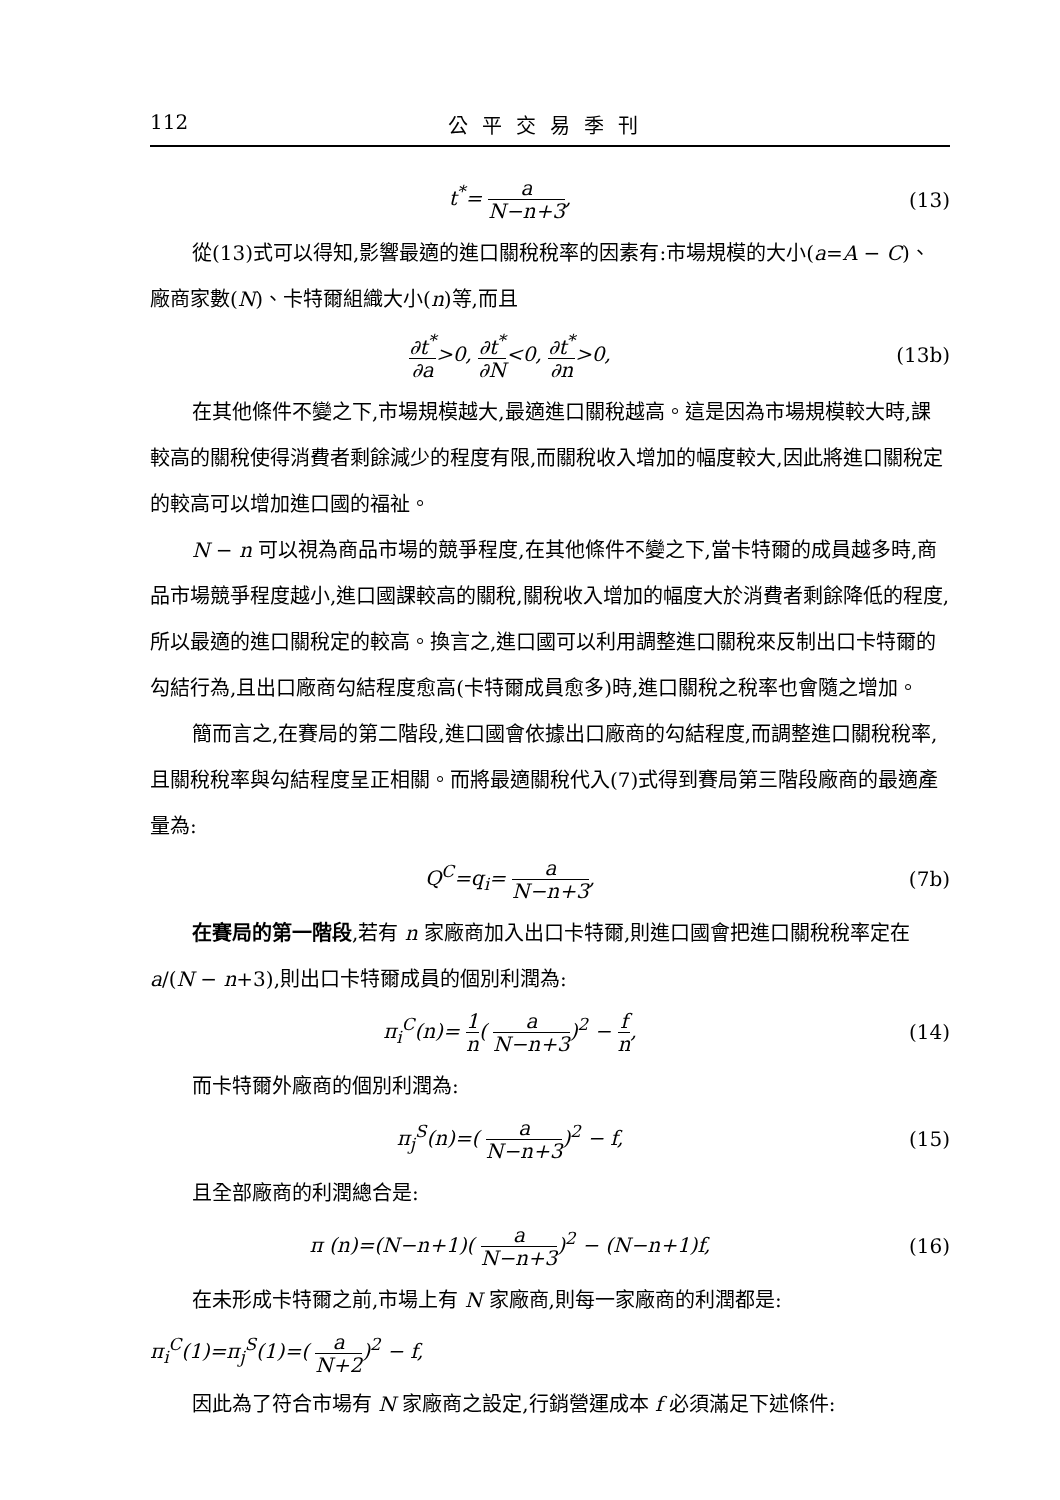112 公平交易季刊
t<sup>*</sup>= a N−n+3, (13)
從(13)式可以得知,影響最適的進口關稅稅率的因素有:市場規模的大小(a=A − C)、
廠商家數(N)、卡特爾組織大小(n)等,而且
∂t<sup>*</sup> ∂a>0, ∂t<sup>*</sup> ∂N<0, ∂t<sup>*</sup> ∂n>0, (13b)
在其他條件不變之下,市場規模越大,最適進口關稅越高。這是因為市場規模較大時,課較高的關稅使得消費者剩餘減少的程度有限,而關稅收入增加的幅度較大,因此將進口關稅定的較高可以增加進口國的福祉。
N − n 可以視為商品市場的競爭程度,在其他條件不變之下,當卡特爾的成員越多時,商品市場競爭程度越小,進口國課較高的關稅,關稅收入增加的幅度大於消費者剩餘降低的程度,所以最適的進口關稅定的較高。換言之,進口國可以利用調整進口關稅來反制出口卡特爾的勾結行為,且出口廠商勾結程度愈高(卡特爾成員愈多)時,進口關稅之稅率也會隨之增加。
簡而言之,在賽局的第二階段,進口國會依據出口廠商的勾結程度,而調整進口關稅稅率,且關稅稅率與勾結程度呈正相關。而將最適關稅代入(7)式得到賽局第三階段廠商的最適產量為:
Q<sup>C</sup>=q<sub>i</sub>= a N−n+3, (7b)
在賽局的第一階段,若有 n 家廠商加入出口卡特爾,則進口國會把進口關稅稅率定在a/(N − n+3),則出口卡特爾成員的個別利潤為:
π<sub>i</sub><sup>C</sup>(n)= 1 n( a N−n+3)<sup>2</sup> − f n, (14)
而卡特爾外廠商的個別利潤為:
π<sub>j</sub><sup>S</sup>(n)=( a N−n+3)<sup>2</sup> − f, (15)
且全部廠商的利潤總合是:
π (n)=(N−n+1)( a N−n+3)<sup>2</sup> − (N−n+1)f,
(16)
在未形成卡特爾之前,市場上有 N 家廠商,則每一家廠商的利潤都是:
π<sub>i</sub><sup>C</sup>(1)=π<sub>j</sub><sup>S</sup>(1)=( a N+2)<sup>2</sup> − f,
因此為了符合市場有 N 家廠商之設定,行銷營運成本 f 必須滿足下述條件: